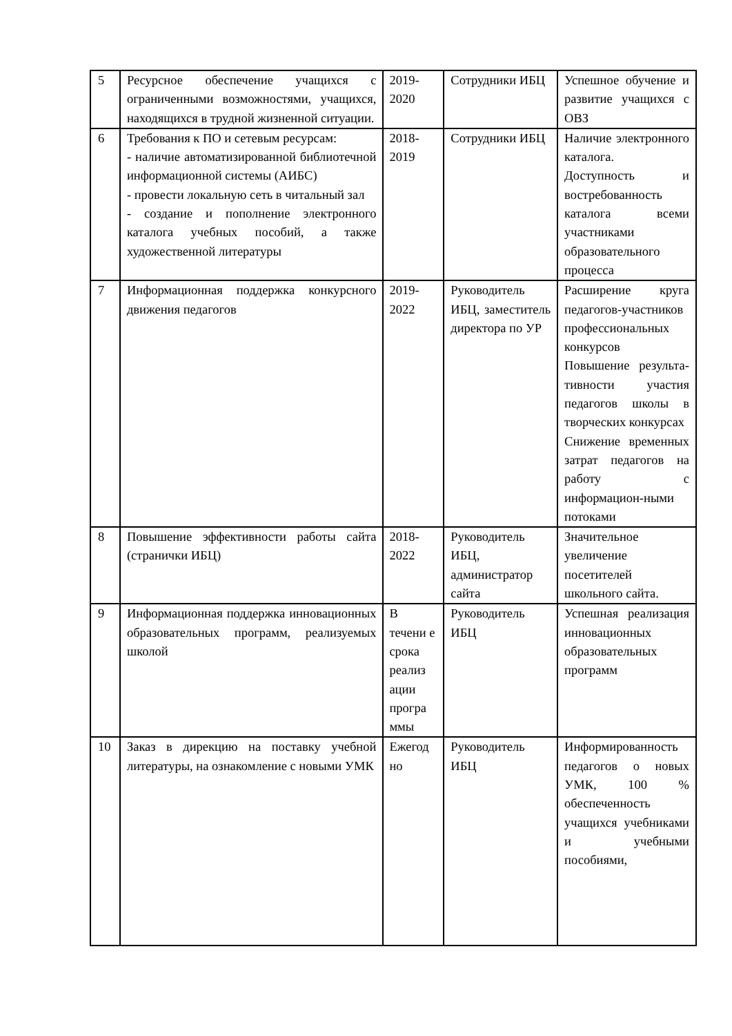| 5 | Ресурсное обеспечение учащихся с ограниченными возможностями, учащихся, находящихся в трудной жизненной ситуации. | 2019-2020 | Сотрудники ИБЦ | Успешное обучение и развитие учащихся с ОВЗ |
| 6 | Требования к ПО и сетевым ресурсам: - наличие автоматизированной библиотечной информационной системы (АИБС) - провести локальную сеть в читальный зал - создание и пополнение электронного каталога учебных пособий, а также художественной литературы | 2018-2019 | Сотрудники ИБЦ | Наличие электронного каталога. Доступность и востребованность каталога всеми участниками образовательного процесса |
| 7 | Информационная поддержка конкурсного движения педагогов | 2019-2022 | Руководитель ИБЦ, заместитель директора по УР | Расширение круга педагогов-участников профессиональных конкурсов Повышение результа-тивности участия педагогов школы в творческих конкурсах Снижение временных затрат педагогов на работу с информацион-ными потоками |
| 8 | Повышение эффективности работы сайта (странички ИБЦ) | 2018-2022 | Руководитель ИБЦ, администратор сайта | Значительное увеличение посетителей школьного сайта. |
| 9 | Информационная поддержка инновационных образовательных программ, реализуемых школой | В течени е срока реализ ации програ ммы | Руководитель ИБЦ | Успешная реализация инновационных образовательных программ |
| 10 | Заказ в дирекцию на поставку учебной литературы, на ознакомление с новыми УМК | Ежегод но | Руководитель ИБЦ | Информированность педагогов о новых УМК, 100 % обеспеченность учащихся учебниками и учебными пособиями, |